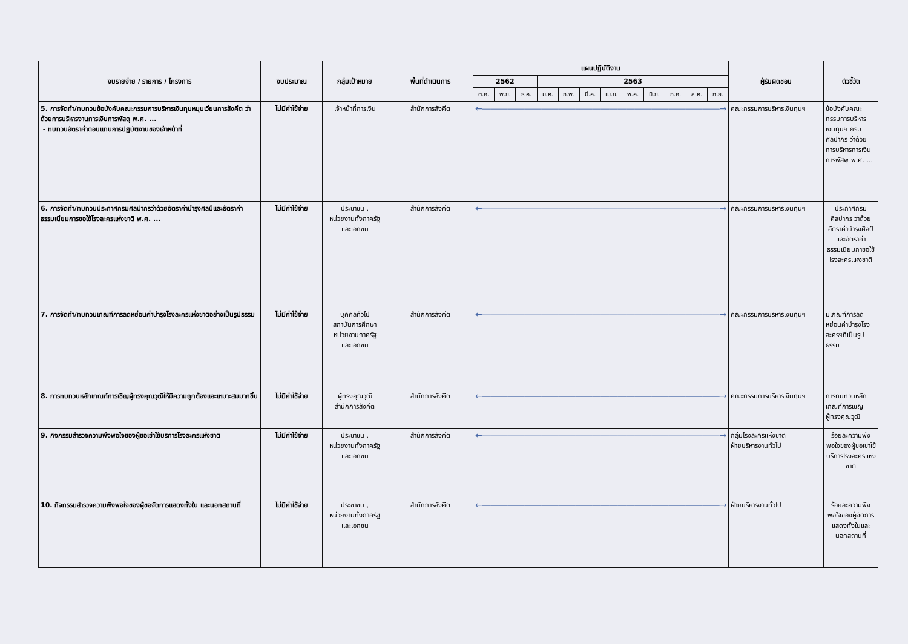| งบรายจ่าย / รายการ / โครงการ | งบประมาณ | กลุ่มเป้าหมาย | พื้นที่ดำเนินการ | แผนปฏิบัติงาน | | | | | | | | | | | | ผู้รับผิดชอบ | ตัวชี้วัด |
| --- | --- | --- | --- | --- | --- | --- | --- | --- | --- | --- | --- | --- | --- | --- | --- | --- | --- |
| | | | | 2562 | | | 2563 | | | | | | | | | | |
| | | | | ต.ค. | พ.ย. | ธ.ค. | ม.ค. | ก.พ. | มี.ค. | เม.ย. | พ.ค. | มิ.ย. | ก.ค. | ส.ค. | ก.ย. | | |
| 5. การจัดทำ/ทบทวนข้อบังคับคณะกรรมการบริหารเงินทุนหมุนเวียนการสังคีต ว่าด้วยการบริหารงานการเงินการพัสดุ พ.ศ. ... - ทบทวนอัตราค่าตอบแทนการปฏิบัติงานของเจ้าหน้าที่ | ไม่มีค่าใช้จ่าย | เจ้าหน้าที่การเงิน | สำนักการสังคีต | ←――――――――――――――――――――――――――――→ | | | | | | | | | | | | คณะกรรมการบริหารเงินทุนฯ | ข้อบังคับคณะกรรมการบริหารเงินทุนฯ กรมศิลปากร ว่าด้วยการบริหารการเงินการพัสพุ พ.ศ. ... |
| 6. การจัดทำ/ทบทวนประกาศกรมศิลปากรว่าด้วยอัตราค่าบำรุงศิลป์และอัตราค่าธรรมเนียมการขอใช้โรงละครแห่งชาติ พ.ศ. ... | ไม่มีค่าใช้จ่าย | ประชาชน , หน่วยงานทั้งภาครัฐ และเอกชน | สำนักการสังคีต | ←――――――――――――――――――――――――――――→ | | | | | | | | | | | | คณะกรรมการบริหารเงินทุนฯ | ประกาศกรมศิลปากร ว่าด้วยอัตราค่าบำรุงศิลป์และอัตราค่าธรรมเนียมกาขอใช้โรงละครแห่งชาติ |
| 7. การจัดทำ/ทบทวนเกณฑ์การลดหย่อนค่าบำรุงโรงละครแห่งชาติอย่างเป็นรูปธรรม | ไม่มีค่าใช้จ่าย | บุคคลทั่วไป สถาบันการศึกษา หน่วยงานภาครัฐ และเอกชน | สำนักการสังคีต | ←――――――――――――――――――――――――――――→ | | | | | | | | | | | | คณะกรรมการบริหารเงินทุนฯ | มีเกณฑ์การลดหย่อนค่าบำรุงโรงละครฯที่เป็นรูปธรรม |
| 8. การทบทวนหลักเกณฑ์การเชิญผู้ทรงคุณวุฒิให้มีความถูกต้องและเหมาะสมมากขึ้น | ไม่มีค่าใช้จ่าย | ผู้ทรงคุณวุฒิ สำนักการสังคีต | สำนักการสังคีต | ←――――――――――――――――――――――――――――→ | | | | | | | | | | | | คณะกรรมการบริหารเงินทุนฯ | การทบทวนหลักเกณฑ์การเชิญผู้ทรงคุณวุฒิ |
| 9. กิจกรรมสำรวจความพึงพอใจของผู้ขอเช่าใช้บริการโรงละครแห่งชาติ | ไม่มีค่าใช้จ่าย | ประชาชน , หน่วยงานทั้งภาครัฐ และเอกชน | สำนักการสังคีต | ←――――――――――――――――――――――――――――→ | | | | | | | | | | | | กลุ่มโรงละครแห่งชาติ ฝ่ายบริหารงานทั่วไป | ร้อยละความพึงพอใจของผู้ขอเช่าใช้บริการโรงละครแห่งชาติ |
| 10. กิจกรรมสำรวจความพึงพอใจของผู้ขอจัดการแสดงทั้งใน และนอกสถานที่ | ไม่มีค่าใช้จ่าย | ประชาชน , หน่วยงานทั้งภาครัฐ และเอกชน | สำนักการสังคีต | ←――――――――――――――――――――――――――――→ | | | | | | | | | | | | ฝ่ายบริหารงานทั่วไป | ร้อยละความพึงพอใจของผู้จัดการแสดงทั้งในและนอกสถานที่ |